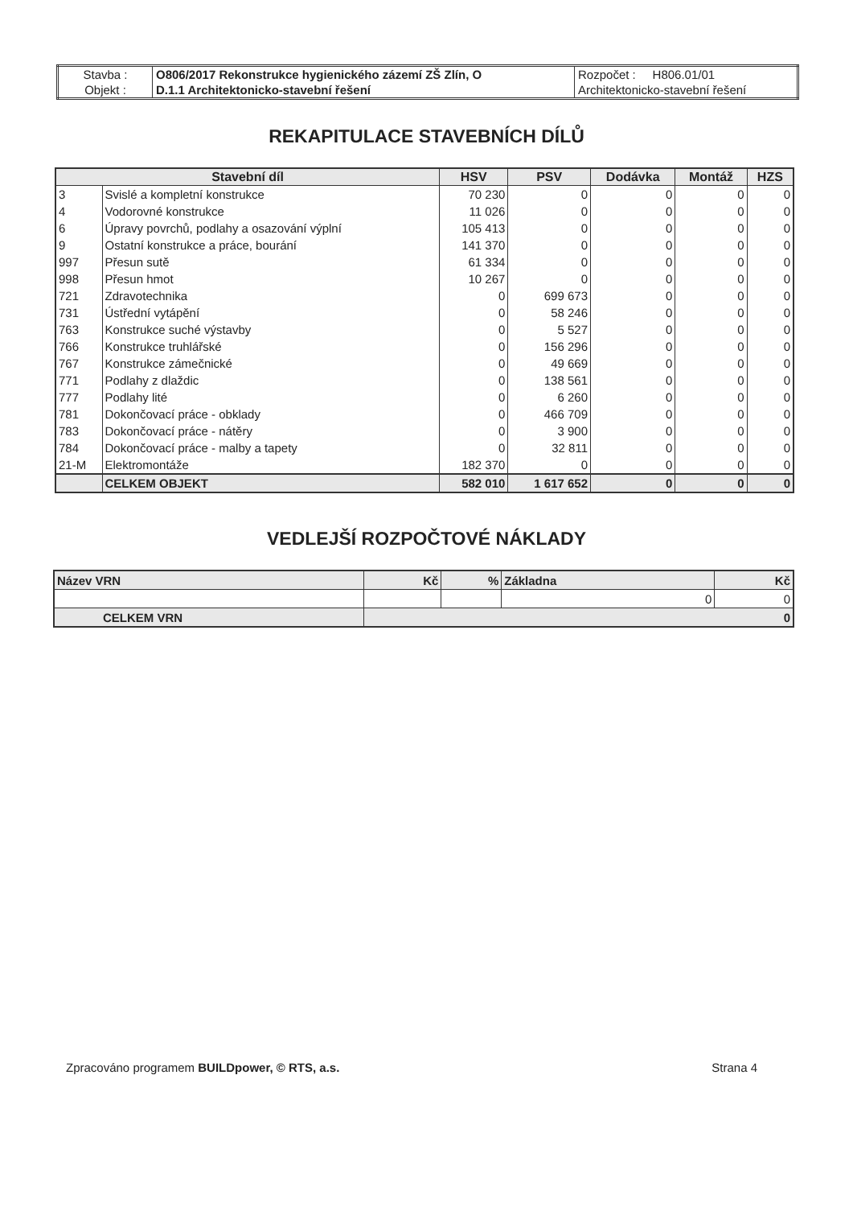| Stavba : | O806/2017 Rekonstrukce hygienického zázemí ZŠ Zlín, O | Rozpočet : H806.01/01 |
| Objekt : | D.1.1 Architektonicko-stavební řešení | Architektonicko-stavební řešení |
REKAPITULACE STAVEBNÍCH DÍLŮ
| Stavební díl | | HSV | PSV | Dodávka | Montáž | HZS |
| --- | --- | --- | --- | --- | --- | --- |
| 3 | Svislé a kompletní konstrukce | 70 230 | 0 | 0 | 0 | 0 |
| 4 | Vodorovné konstrukce | 11 026 | 0 | 0 | 0 | 0 |
| 6 | Úpravy povrchů, podlahy a osazování výplní | 105 413 | 0 | 0 | 0 | 0 |
| 9 | Ostatní konstrukce a práce, bourání | 141 370 | 0 | 0 | 0 | 0 |
| 997 | Přesun sutě | 61 334 | 0 | 0 | 0 | 0 |
| 998 | Přesun hmot | 10 267 | 0 | 0 | 0 | 0 |
| 721 | Zdravotechnika | 0 | 699 673 | 0 | 0 | 0 |
| 731 | Ústřední vytápění | 0 | 58 246 | 0 | 0 | 0 |
| 763 | Konstrukce suché výstavby | 0 | 5 527 | 0 | 0 | 0 |
| 766 | Konstrukce truhlářské | 0 | 156 296 | 0 | 0 | 0 |
| 767 | Konstrukce zámečnické | 0 | 49 669 | 0 | 0 | 0 |
| 771 | Podlahy z dlaždic | 0 | 138 561 | 0 | 0 | 0 |
| 777 | Podlahy lité | 0 | 6 260 | 0 | 0 | 0 |
| 781 | Dokončovací práce - obklady | 0 | 466 709 | 0 | 0 | 0 |
| 783 | Dokončovací práce - nátěry | 0 | 3 900 | 0 | 0 | 0 |
| 784 | Dokončovací práce - malby a tapety | 0 | 32 811 | 0 | 0 | 0 |
| 21-M | Elektromontáže | 182 370 | 0 | 0 | 0 | 0 |
| | CELKEM OBJEKT | 582 010 | 1 617 652 | 0 | 0 | 0 |
VEDLEJŠÍ ROZPOČTOVÉ NÁKLADY
| Název VRN | Kč | % | Základna | Kč |
| | | | 0 | 0 |
| CELKEM VRN | 0 | | | |
Zpracováno programem BUILDpower, © RTS, a.s. Strana 4